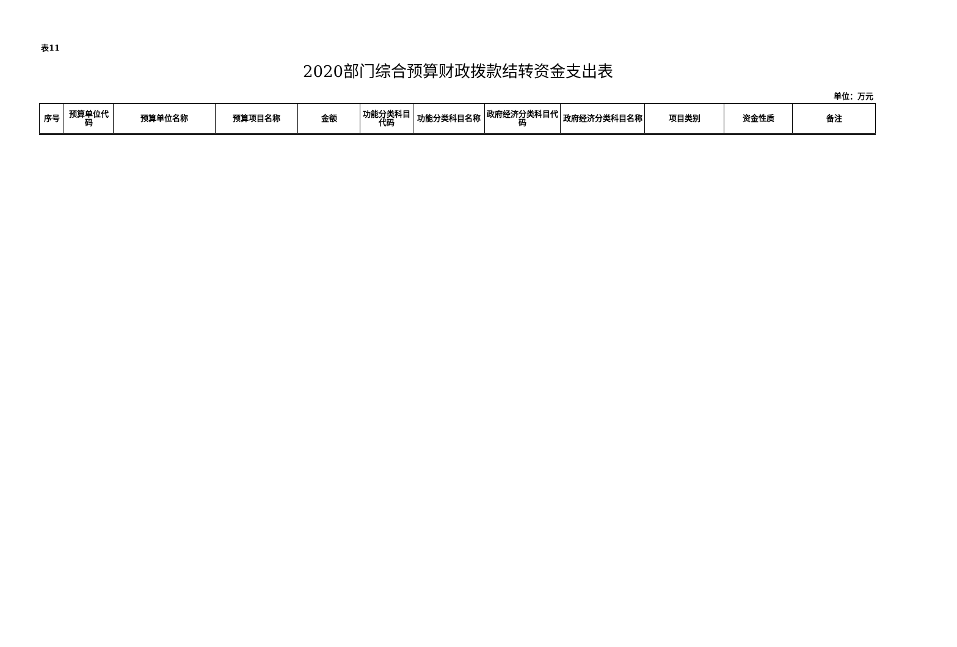表11
2020部门综合预算财政拨款结转资金支出表
单位：万元
| 序号 | 预算单位代码 | 预算单位名称 | 预算项目名称 | 金额 | 功能分类科目代码 | 功能分类科目名称 | 政府经济分类科目代码 | 政府经济分类科目名称 | 项目类别 | 资金性质 | 备注 |
| --- | --- | --- | --- | --- | --- | --- | --- | --- | --- | --- | --- |